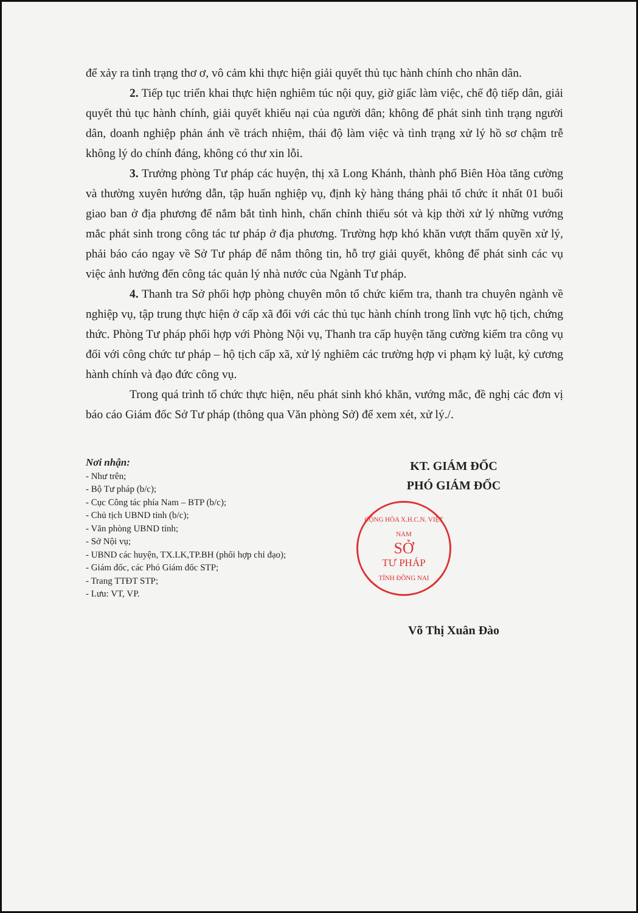để xảy ra tình trạng thơ ơ, vô cảm khi thực hiện giải quyết thủ tục hành chính cho nhân dân.
2. Tiếp tục triển khai thực hiện nghiêm túc nội quy, giờ giấc làm việc, chế độ tiếp dân, giải quyết thủ tục hành chính, giải quyết khiếu nại của người dân; không để phát sinh tình trạng người dân, doanh nghiệp phản ánh về trách nhiệm, thái độ làm việc và tình trạng xử lý hồ sơ chậm trễ không lý do chính đáng, không có thư xin lỗi.
3. Trưởng phòng Tư pháp các huyện, thị xã Long Khánh, thành phố Biên Hòa tăng cường và thường xuyên hướng dẫn, tập huấn nghiệp vụ, định kỳ hàng tháng phải tổ chức ít nhất 01 buổi giao ban ở địa phương để nắm bắt tình hình, chấn chỉnh thiếu sót và kịp thời xử lý những vướng mắc phát sinh trong công tác tư pháp ở địa phương. Trường hợp khó khăn vượt thẩm quyền xử lý, phải báo cáo ngay về Sở Tư pháp để nắm thông tin, hỗ trợ giải quyết, không để phát sinh các vụ việc ảnh hưởng đến công tác quản lý nhà nước của Ngành Tư pháp.
4. Thanh tra Sở phối hợp phòng chuyên môn tổ chức kiểm tra, thanh tra chuyên ngành về nghiệp vụ, tập trung thực hiện ở cấp xã đối với các thủ tục hành chính trong lĩnh vực hộ tịch, chứng thức. Phòng Tư pháp phối hợp với Phòng Nội vụ, Thanh tra cấp huyện tăng cường kiểm tra công vụ đối với công chức tư pháp – hộ tịch cấp xã, xử lý nghiêm các trường hợp vi phạm kỷ luật, kỷ cương hành chính và đạo đức công vụ.
Trong quá trình tổ chức thực hiện, nếu phát sinh khó khăn, vướng mắc, đề nghị các đơn vị báo cáo Giám đốc Sở Tư pháp (thông qua Văn phòng Sở) để xem xét, xử lý./.
Nơi nhận:
- Như trên;
- Bộ Tư pháp (b/c);
- Cục Công tác phía Nam – BTP (b/c);
- Chủ tịch UBND tỉnh (b/c);
- Văn phòng UBND tỉnh;
- Sở Nội vụ;
- UBND các huyện, TX.LK,TP.BH (phối hợp chỉ đạo);
- Giám đốc, các Phó Giám đốc STP;
- Trang TTĐT STP;
- Lưu: VT, VP.
KT. GIÁM ĐỐC
PHÓ GIÁM ĐỐC
CỘNG HÒA X.H.C.N. VIỆT NAM
SỞ
TƯ PHÁP
TỈNH ĐỒNG NAI
Võ Thị Xuân Đào